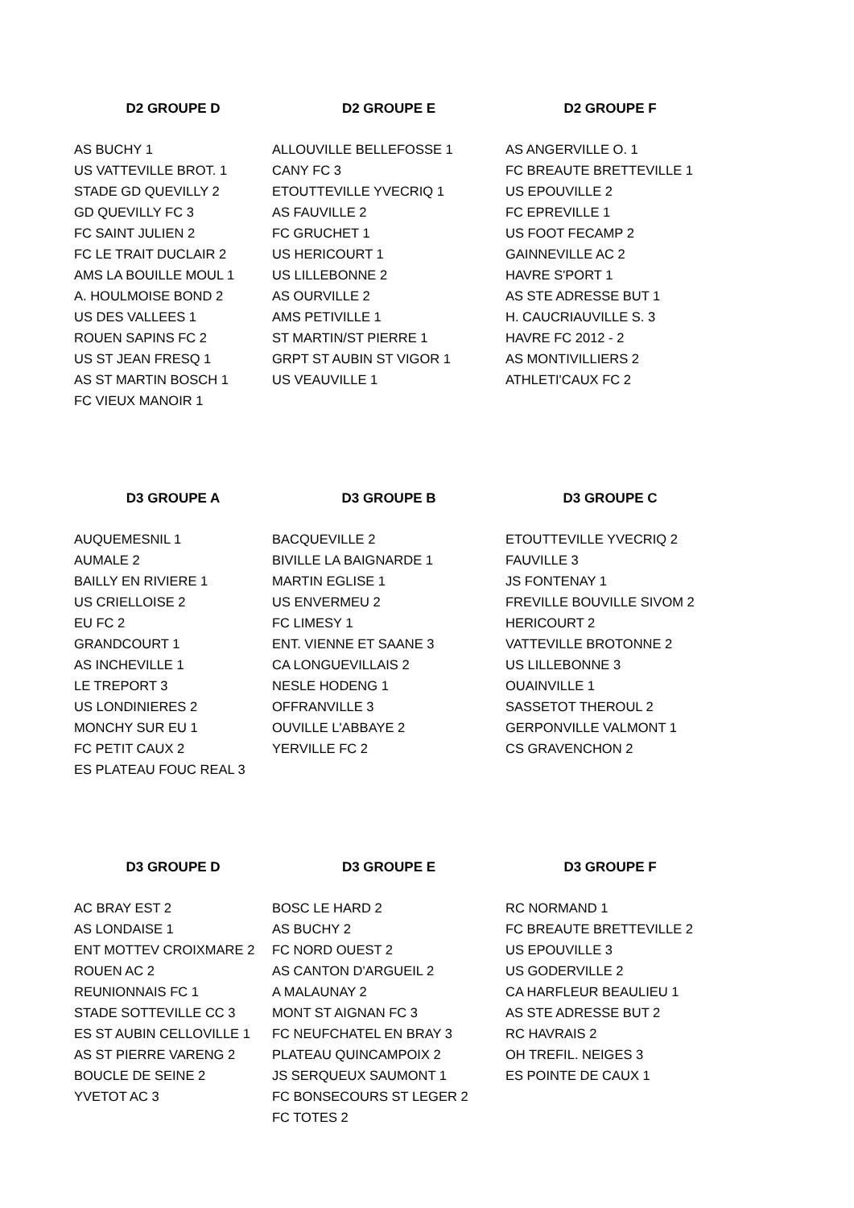| D2 GROUPE D | D2 GROUPE E | D2 GROUPE F |
| --- | --- | --- |
| AS BUCHY 1 | ALLOUVILLE BELLEFOSSE 1 | AS ANGERVILLE O. 1 |
| US VATTEVILLE BROT. 1 | CANY FC 3 | FC BREAUTE BRETTEVILLE 1 |
| STADE GD QUEVILLY 2 | ETOUTTEVILLE YVECRIQ 1 | US EPOUVILLE 2 |
| GD QUEVILLY FC 3 | AS FAUVILLE 2 | FC EPREVILLE 1 |
| FC SAINT JULIEN 2 | FC GRUCHET 1 | US FOOT FECAMP 2 |
| FC LE TRAIT DUCLAIR 2 | US HERICOURT 1 | GAINNEVILLE AC 2 |
| AMS LA BOUILLE MOUL 1 | US LILLEBONNE 2 | HAVRE S'PORT 1 |
| A. HOULMOISE BOND 2 | AS OURVILLE 2 | AS STE ADRESSE BUT 1 |
| US DES VALLEES 1 | AMS PETIVILLE 1 | H. CAUCRIAUVILLE S. 3 |
| ROUEN SAPINS FC 2 | ST MARTIN/ST PIERRE 1 | HAVRE FC 2012 - 2 |
| US ST JEAN FRESQ 1 | GRPT ST AUBIN ST VIGOR 1 | AS MONTIVILLIERS 2 |
| AS ST MARTIN BOSCH 1 | US VEAUVILLE 1 | ATHLETI'CAUX FC 2 |
| FC VIEUX MANOIR 1 | | |
| D3 GROUPE A | D3 GROUPE B | D3 GROUPE C |
| AUQUEMESNIL 1 | BACQUEVILLE 2 | ETOUTTEVILLE YVECRIQ 2 |
| AUMALE 2 | BIVILLE LA BAIGNARDE 1 | FAUVILLE 3 |
| BAILLY EN RIVIERE 1 | MARTIN EGLISE 1 | JS FONTENAY 1 |
| US CRIELLOISE 2 | US ENVERMEU 2 | FREVILLE BOUVILLE SIVOM 2 |
| EU FC 2 | FC LIMESY 1 | HERICOURT 2 |
| GRANDCOURT 1 | ENT. VIENNE ET SAANE 3 | VATTEVILLE BROTONNE 2 |
| AS INCHEVILLE 1 | CA LONGUEVILLAIS 2 | US LILLEBONNE 3 |
| LE TREPORT 3 | NESLE HODENG 1 | OUAINVILLE 1 |
| US LONDINIERES 2 | OFFRANVILLE 3 | SASSETOT THEROUL 2 |
| MONCHY SUR EU 1 | OUVILLE L'ABBAYE 2 | GERPONVILLE VALMONT 1 |
| FC PETIT CAUX 2 | YERVILLE FC 2 | CS GRAVENCHON 2 |
| ES PLATEAU FOUC REAL 3 | | |
| D3 GROUPE D | D3 GROUPE E | D3 GROUPE F |
| AC BRAY EST 2 | BOSC LE HARD 2 | RC NORMAND 1 |
| AS LONDAISE 1 | AS BUCHY 2 | FC BREAUTE BRETTEVILLE 2 |
| ENT MOTTEV CROIXMARE 2 | FC NORD OUEST 2 | US EPOUVILLE 3 |
| ROUEN AC 2 | AS CANTON D'ARGUEIL 2 | US GODERVILLE 2 |
| REUNIONNAIS FC 1 | A MALAUNAY 2 | CA HARFLEUR BEAULIEU 1 |
| STADE SOTTEVILLE CC 3 | MONT ST AIGNAN FC 3 | AS STE ADRESSE BUT 2 |
| ES ST AUBIN CELLOVILLE 1 | FC NEUFCHATEL EN BRAY 3 | RC HAVRAIS 2 |
| AS ST PIERRE VARENG 2 | PLATEAU QUINCAMPOIX 2 | OH TREFIL. NEIGES 3 |
| BOUCLE DE SEINE 2 | JS SERQUEUX SAUMONT 1 | ES POINTE DE CAUX 1 |
| YVETOT AC 3 | FC BONSECOURS ST LEGER 2 | |
| | FC TOTES 2 | |